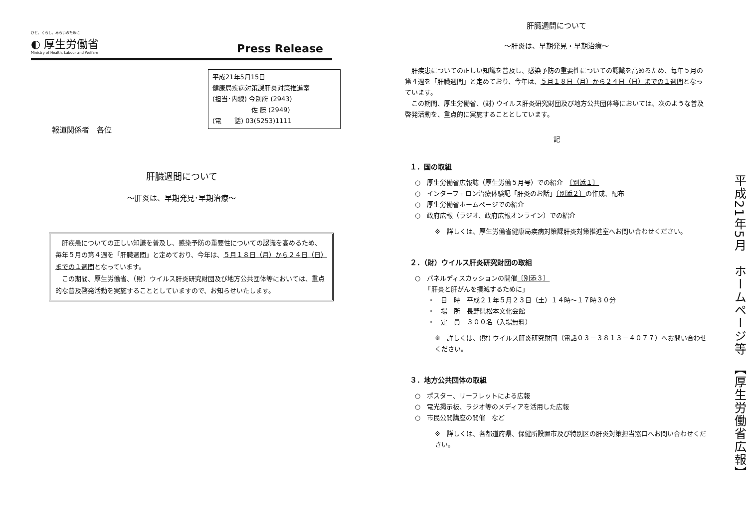ひと、くらし、みらいのために
◐ 厚生労働省
Ministry of Health, Labour and Welfare
Press Release
平成21年5月15日
健康局疾病対策課肝炎対策推進室
(担当･内線) 今別府 (2943)
　　　　　　佐 藤 (2949)
(電　　話) 03(5253)1111
報道関係者　各位
肝臓週間について
～肝炎は、早期発見･早期治療～
　肝疾患についての正しい知識を普及し、感染予防の重要性についての認識を高めるため、毎年５月の第４週を「肝臓週間」と定めており、今年は、５月１８日（月）から２４日（日）までの１週間となっています。
　この期間、厚生労働省、（財）ウイルス肝炎研究財団及び地方公共団体等においては、重点的な普及啓発活動を実施することとしていますので、お知らせいたします。
肝臓週間について
～肝炎は、早期発見・早期治療～
　肝疾患についての正しい知識を普及し、感染予防の重要性についての認識を高めるため、毎年５月の第４週を「肝臓週間」と定めており、今年は、５月１８日（月）から２４日（日）までの１週間となっています。
　この期間、厚生労働省、(財) ウイルス肝炎研究財団及び地方公共団体等においては、次のような普及啓発活動を、重点的に実施することとしています。
記
１．国の取組
○　厚生労働省広報誌（厚生労働５月号）での紹介　〔別添１〕
○　インターフェロン治療体験記「肝炎のお話」〔別添２〕の作成、配布
○　厚生労働省ホームページでの紹介
○　政府広報（ラジオ、政府広報オンライン）での紹介
※　詳しくは、厚生労働省健康局疾病対策課肝炎対策推進室へお問い合わせください。
２．（財）ウイルス肝炎研究財団の取組
○　パネルディスカッションの開催〔別添３〕
　　「肝炎と肝がんを撲滅するために」
　　・　日　時　平成２１年５月２３日（土）１４時～１７時３０分
　　・　場　所　長野県松本文化会館
　　・　定　員　３００名（入場無料）
※　詳しくは、(財) ウイルス肝炎研究財団（電話０３－３８１３－４０７７）へお問い合わせください。
３．地方公共団体の取組
○　ポスター、リーフレットによる広報
○　電光掲示板、ラジオ等のメディアを活用した広報
○　市民公開講座の開催　など
※　詳しくは、各都道府県、保健所設置市及び特別区の肝炎対策担当窓口へお問い合わせください。
平成21年5月　ホームページ等　【厚生労働省広報】